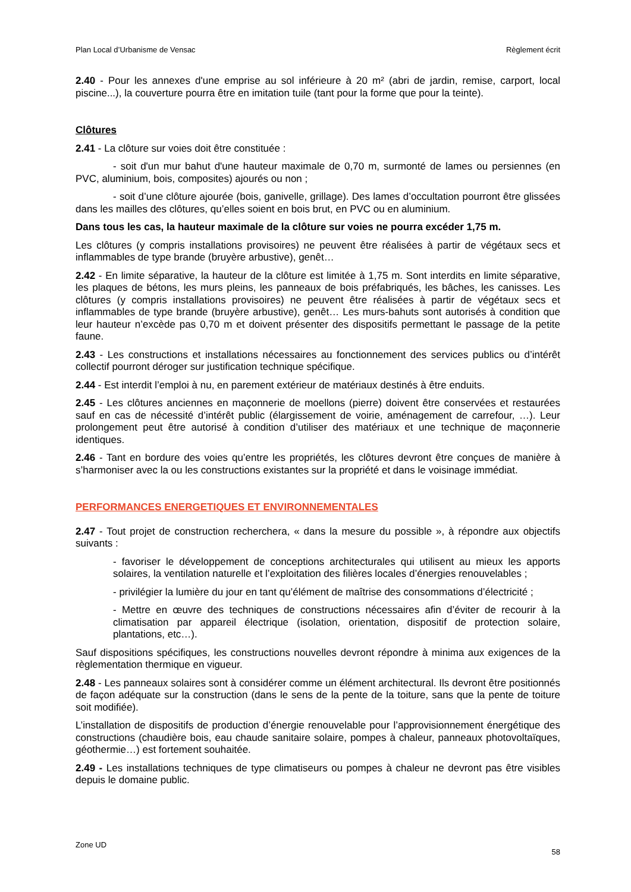Plan Local d’Urbanisme de Vensac Règlement écrit
2.40 - Pour les annexes d'une emprise au sol inférieure à 20 m² (abri de jardin, remise, carport, local piscine...), la couverture pourra être en imitation tuile (tant pour la forme que pour la teinte).
Clôtures
2.41 - La clôture sur voies doit être constituée :
- soit d'un mur bahut d'une hauteur maximale de 0,70 m, surmonté de lames ou persiennes (en PVC, aluminium, bois, composites) ajourés ou non ;
- soit d’une clôture ajourée (bois, ganivelle, grillage). Des lames d’occultation pourront être glissées dans les mailles des clôtures, qu’elles soient en bois brut, en PVC ou en aluminium.
Dans tous les cas, la hauteur maximale de la clôture sur voies ne pourra excéder 1,75 m.
Les clôtures (y compris installations provisoires) ne peuvent être réalisées à partir de végétaux secs et inflammables de type brande (bruyère arbustive), genêt…
2.42 - En limite séparative, la hauteur de la clôture est limitée à 1,75 m. Sont interdits en limite séparative, les plaques de bétons, les murs pleins, les panneaux de bois préfabriqués, les bâches, les canisses. Les clôtures (y compris installations provisoires) ne peuvent être réalisées à partir de végétaux secs et inflammables de type brande (bruyère arbustive), genêt… Les murs-bahuts sont autorisés à condition que leur hauteur n’excède pas 0,70 m et doivent présenter des dispositifs permettant le passage de la petite faune.
2.43 - Les constructions et installations nécessaires au fonctionnement des services publics ou d’intérêt collectif pourront déroger sur justification technique spécifique.
2.44 - Est interdit l’emploi à nu, en parement extérieur de matériaux destinés à être enduits.
2.45 - Les clôtures anciennes en maçonnerie de moellons (pierre) doivent être conservées et restaurées sauf en cas de nécessité d’intérêt public (élargissement de voirie, aménagement de carrefour, …). Leur prolongement peut être autorisé à condition d’utiliser des matériaux et une technique de maçonnerie identiques.
2.46 - Tant en bordure des voies qu’entre les propriétés, les clôtures devront être conçues de manière à s’harmoniser avec la ou les constructions existantes sur la propriété et dans le voisinage immédiat.
PERFORMANCES ENERGETIQUES ET ENVIRONNEMENTALES
2.47 - Tout projet de construction recherchera, « dans la mesure du possible », à répondre aux objectifs suivants :
- favoriser le développement de conceptions architecturales qui utilisent au mieux les apports solaires, la ventilation naturelle et l’exploitation des filières locales d’énergies renouvelables ;
- privilégier la lumière du jour en tant qu’élément de maîtrise des consommations d’électricité ;
- Mettre en œuvre des techniques de constructions nécessaires afin d’éviter de recourir à la climatisation par appareil électrique (isolation, orientation, dispositif de protection solaire, plantations, etc…).
Sauf dispositions spécifiques, les constructions nouvelles devront répondre à minima aux exigences de la règlementation thermique en vigueur.
2.48 - Les panneaux solaires sont à considérer comme un élément architectural. Ils devront être positionnés de façon adéquate sur la construction (dans le sens de la pente de la toiture, sans que la pente de toiture soit modifiée).
L’installation de dispositifs de production d’énergie renouvelable pour l’approvisionnement énergétique des constructions (chaudière bois, eau chaude sanitaire solaire, pompes à chaleur, panneaux photovoltaïques, géothermie…) est fortement souhaitée.
2.49 - Les installations techniques de type climatiseurs ou pompes à chaleur ne devront pas être visibles depuis le domaine public.
Zone UD 58